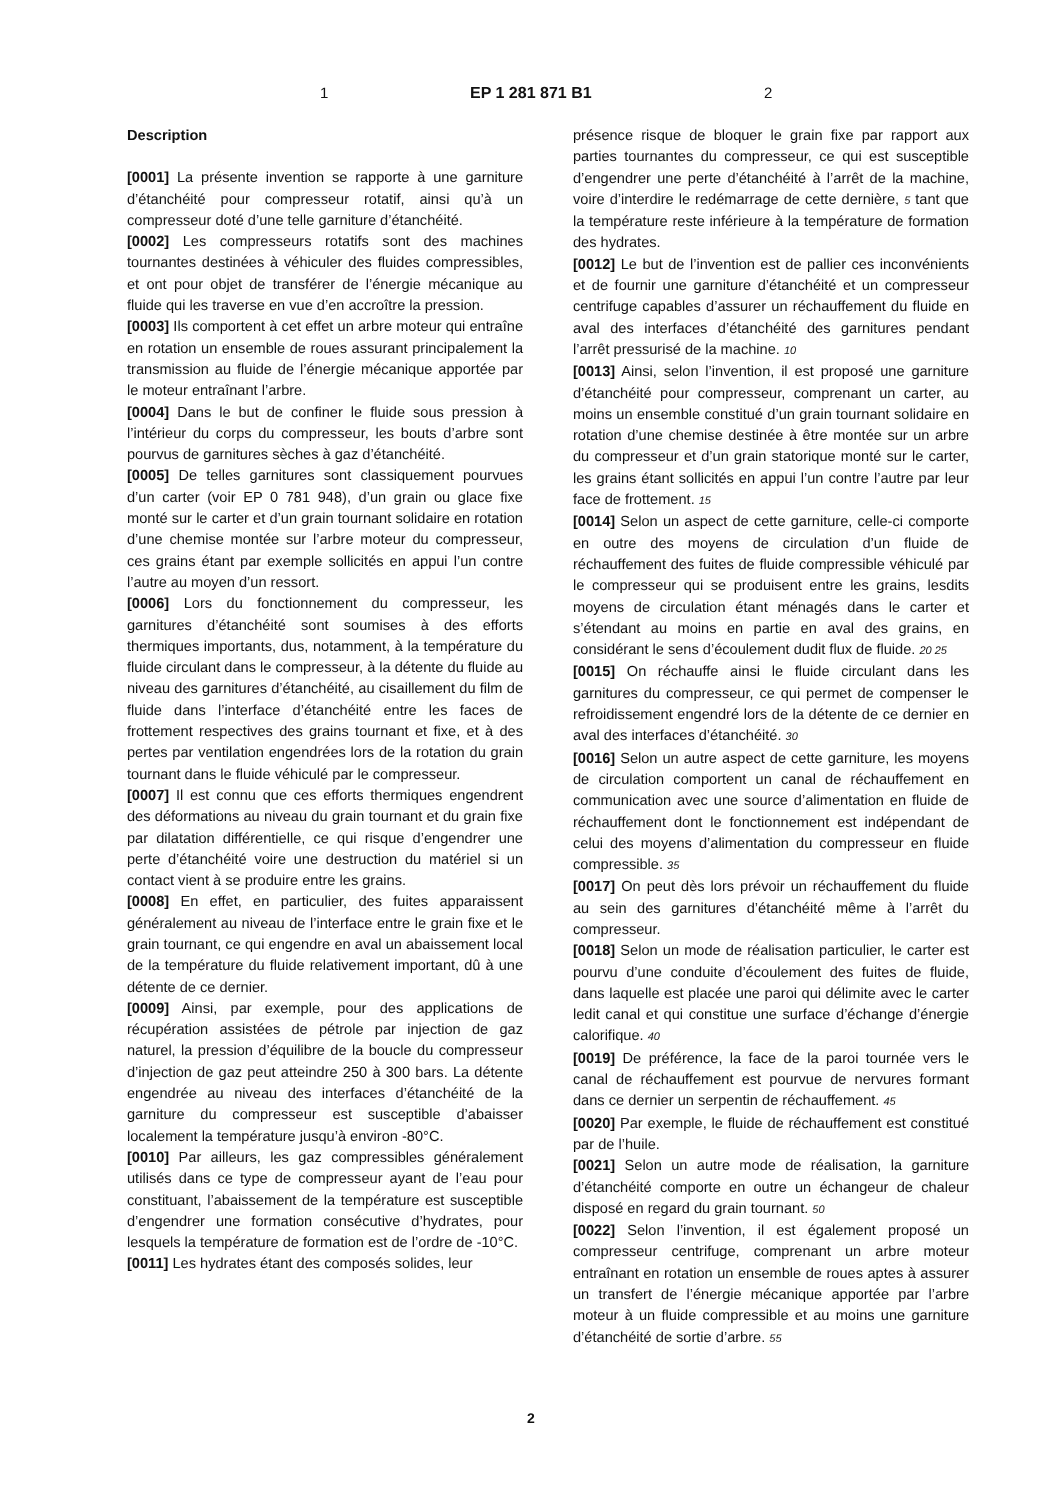1 EP 1 281 871 B1 2
Description
[0001] La présente invention se rapporte à une garniture d’étanchéité pour compresseur rotatif, ainsi qu’à un compresseur doté d’une telle garniture d’étanchéité.
[0002] Les compresseurs rotatifs sont des machines tournantes destinées à véhiculer des fluides compressibles, et ont pour objet de transférer de l’énergie mécanique au fluide qui les traverse en vue d’en accroître la pression.
[0003] Ils comportent à cet effet un arbre moteur qui entraîne en rotation un ensemble de roues assurant principalement la transmission au fluide de l’énergie mécanique apportée par le moteur entraînant l’arbre.
[0004] Dans le but de confiner le fluide sous pression à l’intérieur du corps du compresseur, les bouts d’arbre sont pourvus de garnitures sèches à gaz d’étanchéité.
[0005] De telles garnitures sont classiquement pourvues d’un carter (voir EP 0 781 948), d’un grain ou glace fixe monté sur le carter et d’un grain tournant solidaire en rotation d’une chemise montée sur l’arbre moteur du compresseur, ces grains étant par exemple sollicités en appui l’un contre l’autre au moyen d’un ressort.
[0006] Lors du fonctionnement du compresseur, les garnitures d’étanchéité sont soumises à des efforts thermiques importants, dus, notamment, à la température du fluide circulant dans le compresseur, à la détente du fluide au niveau des garnitures d’étanchéité, au cisaillement du film de fluide dans l’interface d’étanchéité entre les faces de frottement respectives des grains tournant et fixe, et à des pertes par ventilation engendrées lors de la rotation du grain tournant dans le fluide véhiculé par le compresseur.
[0007] Il est connu que ces efforts thermiques engendrent des déformations au niveau du grain tournant et du grain fixe par dilatation différentielle, ce qui risque d’engendrer une perte d’étanchéité voire une destruction du matériel si un contact vient à se produire entre les grains.
[0008] En effet, en particulier, des fuites apparaissent généralement au niveau de l’interface entre le grain fixe et le grain tournant, ce qui engendre en aval un abaissement local de la température du fluide relativement important, dû à une détente de ce dernier.
[0009] Ainsi, par exemple, pour des applications de récupération assistées de pétrole par injection de gaz naturel, la pression d’équilibre de la boucle du compresseur d’injection de gaz peut atteindre 250 à 300 bars. La détente engendrée au niveau des interfaces d’étanchéité de la garniture du compresseur est susceptible d’abaisser localement la température jusqu’à environ -80°C.
[0010] Par ailleurs, les gaz compressibles généralement utilisés dans ce type de compresseur ayant de l’eau pour constituant, l’abaissement de la température est susceptible d’engendrer une formation consécutive d’hydrates, pour lesquels la température de formation est de l’ordre de -10°C.
[0011] Les hydrates étant des composés solides, leur
présence risque de bloquer le grain fixe par rapport aux parties tournantes du compresseur, ce qui est susceptible d’engendrer une perte d’étanchéité à l’arrêt de la machine, voire d’interdire le redémarrage de cette dernière, 5 tant que la température reste inférieure à la température de formation des hydrates.
[0012] Le but de l’invention est de pallier ces inconvénients et de fournir une garniture d’étanchéité et un compresseur centrifuge capables d’assurer un réchauffement du fluide en aval des interfaces d’étanchéité des garnitures pendant l’arrêt pressurisé de la machine. 10
[0013] Ainsi, selon l’invention, il est proposé une garniture d’étanchéité pour compresseur, comprenant un carter, au moins un ensemble constitué d’un grain tournant solidaire en rotation d’une chemise destinée à être montée sur un arbre du compresseur et d’un grain statorique monté sur le carter, les grains étant sollicités en appui l’un contre l’autre par leur face de frottement. 15
[0014] Selon un aspect de cette garniture, celle-ci comporte en outre des moyens de circulation d’un fluide de réchauffement des fuites de fluide compressible véhiculé par le compresseur qui se produisent entre les grains, lesdits moyens de circulation étant ménagés dans le carter et s’étendant au moins en partie en aval des grains, en considérant le sens d’écoulement dudit flux de fluide. 20 25
[0015] On réchauffe ainsi le fluide circulant dans les garnitures du compresseur, ce qui permet de compenser le refroidissement engendré lors de la détente de ce dernier en aval des interfaces d’étanchéité. 30
[0016] Selon un autre aspect de cette garniture, les moyens de circulation comportent un canal de réchauffement en communication avec une source d’alimentation en fluide de réchauffement dont le fonctionnement est indépendant de celui des moyens d’alimentation du compresseur en fluide compressible. 35
[0017] On peut dès lors prévoir un réchauffement du fluide au sein des garnitures d’étanchéité même à l’arrêt du compresseur.
[0018] Selon un mode de réalisation particulier, le carter est pourvu d’une conduite d’écoulement des fuites de fluide, dans laquelle est placée une paroi qui délimite avec le carter ledit canal et qui constitue une surface d’échange d’énergie calorifique. 40
[0019] De préférence, la face de la paroi tournée vers le canal de réchauffement est pourvue de nervures formant dans ce dernier un serpentin de réchauffement. 45
[0020] Par exemple, le fluide de réchauffement est constitué par de l’huile.
[0021] Selon un autre mode de réalisation, la garniture d’étanchéité comporte en outre un échangeur de chaleur disposé en regard du grain tournant. 50
[0022] Selon l’invention, il est également proposé un compresseur centrifuge, comprenant un arbre moteur entraînant en rotation un ensemble de roues aptes à assurer un transfert de l’énergie mécanique apportée par l’arbre moteur à un fluide compressible et au moins une garniture d’étanchéité de sortie d’arbre. 55
2